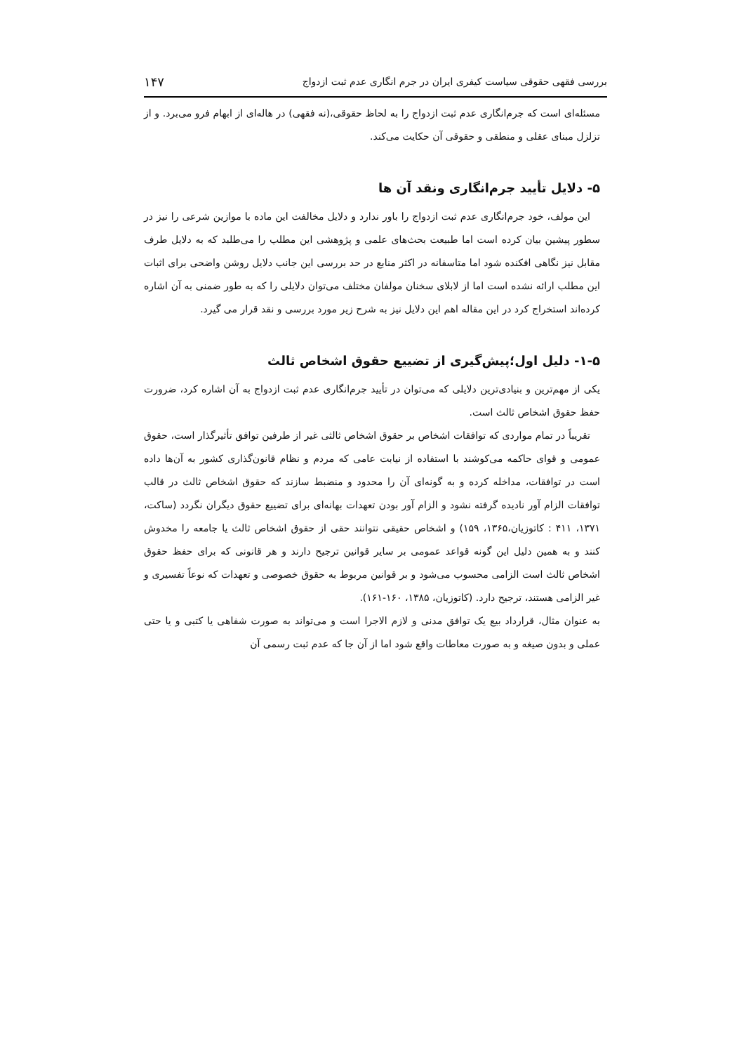بررسی فقهی حقوقی سیاست کیفری ایران در جرم انگاری عدم ثبت ازدواج ۱۴۷
مسئله‌ای است که جرم‌انگاری عدم ثبت ازدواج را به لحاظ حقوقی،(نه فقهی) در هاله‌ای از ابهام فرو می‌برد. و از تزلزل مبنای عقلی و منطقی و حقوقی آن حکایت می‌کند.
۵- دلایل تأیید جرم‌انگاری ونقد آن ها
این مولف، خود جرم‌انگاری عدم ثبت ازدواج را باور ندارد و دلایل مخالفت این ماده با موازین شرعی را نیز در سطور پیشین بیان کرده است اما طبیعت بحث‌های علمی و پژوهشی این مطلب را می‌طلبد که به دلایل طرف مقابل نیز نگاهی افکنده شود اما متاسفانه در اکثر منابع در حد بررسی این جانب دلایل روشن واضحی برای اثبات این مطلب ارائه نشده است اما از لابلای سخنان مولفان مختلف می‌توان دلایلی را که به طور ضمنی به آن اشاره کرده‌اند استخراج کرد در این مقاله اهم این دلایل نیز به شرح زیر مورد بررسی و نقد قرار می گیرد.
۱-۵- دلیل اول؛پیش‌گیری از تضییع حقوق اشخاص ثالث
یکی از مهم‌ترین و بنیادی‌ترین دلایلی که می‌توان در تأیید جرم‌انگاری عدم ثبت ازدواج به آن اشاره کرد، ضرورت حفظ حقوق اشخاص ثالث است.
تقریباً در تمام مواردی که توافقات اشخاص بر حقوق اشخاص ثالثی غیر از طرفین توافق تأثیرگذار است، حقوق عمومی و قوای حاکمه می‌کوشند با استفاده از نیابت عامی که مردم و نظام قانون‌گذاری کشور به آن‌ها داده است در توافقات، مداخله کرده و به گونه‌ای آن را محدود و منضبط سازند که حقوق اشخاص ثالث در قالب توافقات الزام آور نادیده گرفته نشود و الزام آور بودن تعهدات بهانه‌ای برای تضییع حقوق دیگران نگردد (ساکت، ۱۳۷۱، ۴۱۱ : کاتوزیان،۱۳۶۵، ۱۵۹) و اشخاص حقیقی نتوانند حقی از حقوق اشخاص ثالث یا جامعه را مخدوش کنند و به همین دلیل این گونه قواعد عمومی بر سایر قوانین ترجیح دارند و هر قانونی که برای حفظ حقوق اشخاص ثالث است الزامی محسوب می‌شود و بر قوانین مربوط به حقوق خصوصی و تعهدات که نوعاً تفسیری و غیر الزامی هستند، ترجیح دارد. (کاتوزیان، ۱۳۸۵، ۱۶۰-۱۶۱).
به عنوان مثال، قرارداد بیع یک توافق مدنی و لازم الاجرا است و می‌تواند به صورت شفاهی یا کتبی و یا حتی عملی و بدون صیغه و به صورت معاطات واقع شود اما از آن جا که عدم ثبت رسمی آن